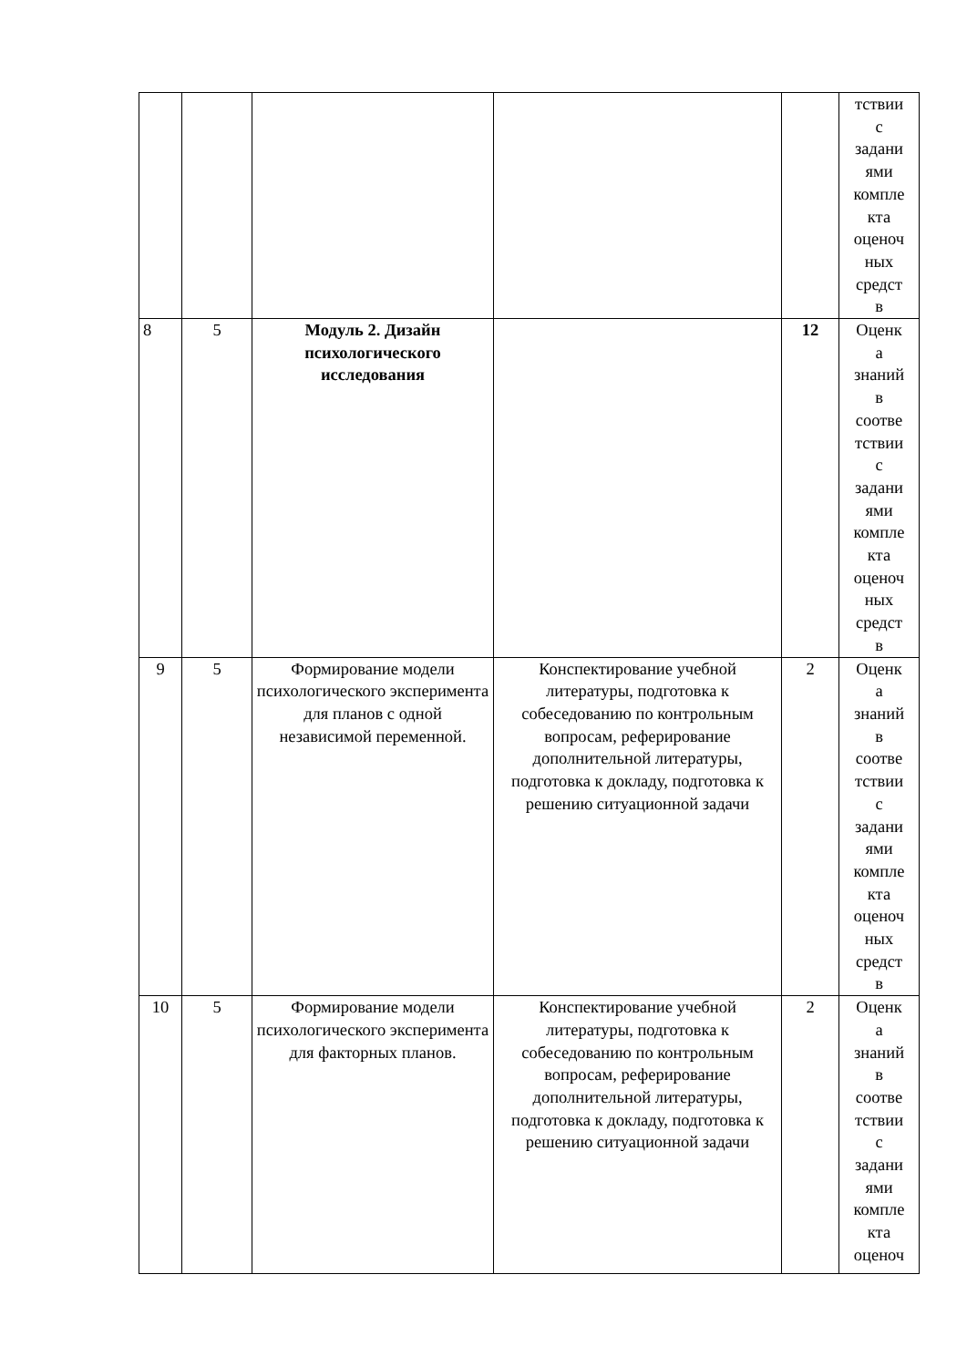| | | | | | тствии с задани ями компле кта оценоч ных средст в |
| 8 | 5 | Модуль 2. Дизайн психологического исследования | | 12 | Оценк а знаний в соотве тствии с задани ями компле кта оценоч ных средст в |
| 9 | 5 | Формирование модели психологического эксперимента для планов с одной независимой переменной. | Конспектирование учебной литературы, подготовка к собеседованию по контрольным вопросам, реферирование дополнительной литературы, подготовка к докладу, подготовка к решению ситуационной задачи | 2 | Оценк а знаний в соотве тствии с задани ями компле кта оценоч ных средст в |
| 10 | 5 | Формирование модели психологического эксперимента для факторных планов. | Конспектирование учебной литературы, подготовка к собеседованию по контрольным вопросам, реферирование дополнительной литературы, подготовка к докладу, подготовка к решению ситуационной задачи | 2 | Оценк а знаний в соотве тствии с задани ями компле кта оценоч |